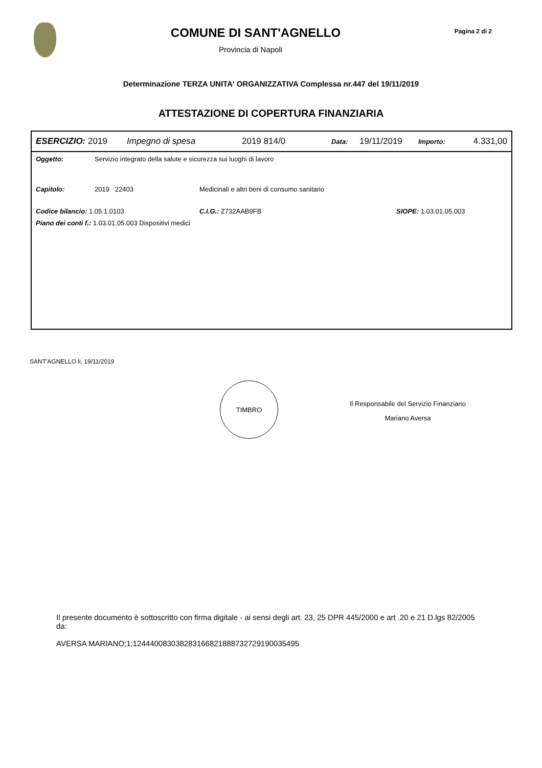COMUNE DI SANT'AGNELLO
Provincia di Napoli
Pagina 2 di 2
Determinazione TERZA UNITA' ORGANIZZATIVA Complessa nr.447 del 19/11/2019
ATTESTAZIONE DI COPERTURA FINANZIARIA
ESERCIZIO: 2019 Impegno di spesa 2019 814/0 Data: 19/11/2019 Importo: 4.331,00
Oggetto: Servizio integrato della salute e sicurezza sui luoghi di lavoro
Capitolo: 2019 22403 Medicinali e altri beni di consumo sanitario
Codice bilancio: 1.05.1.0103 C.I.G.: Z732AAB9FB SIOPE: 1.03.01.05.003
Piano dei conti f.: 1.03.01.05.003 Dispositivi medici
SANT'AGNELLO li, 19/11/2019
TIMBRO
Il Responsabile del Servizio Finanziario
Mariano Aversa
Il presente documento è sottoscritto con firma digitale - ai sensi degli art. 23, 25 DPR 445/2000 e art .20 e 21 D.lgs 82/2005 da:
AVERSA MARIANO;1;124440083038283166821888732729190035495